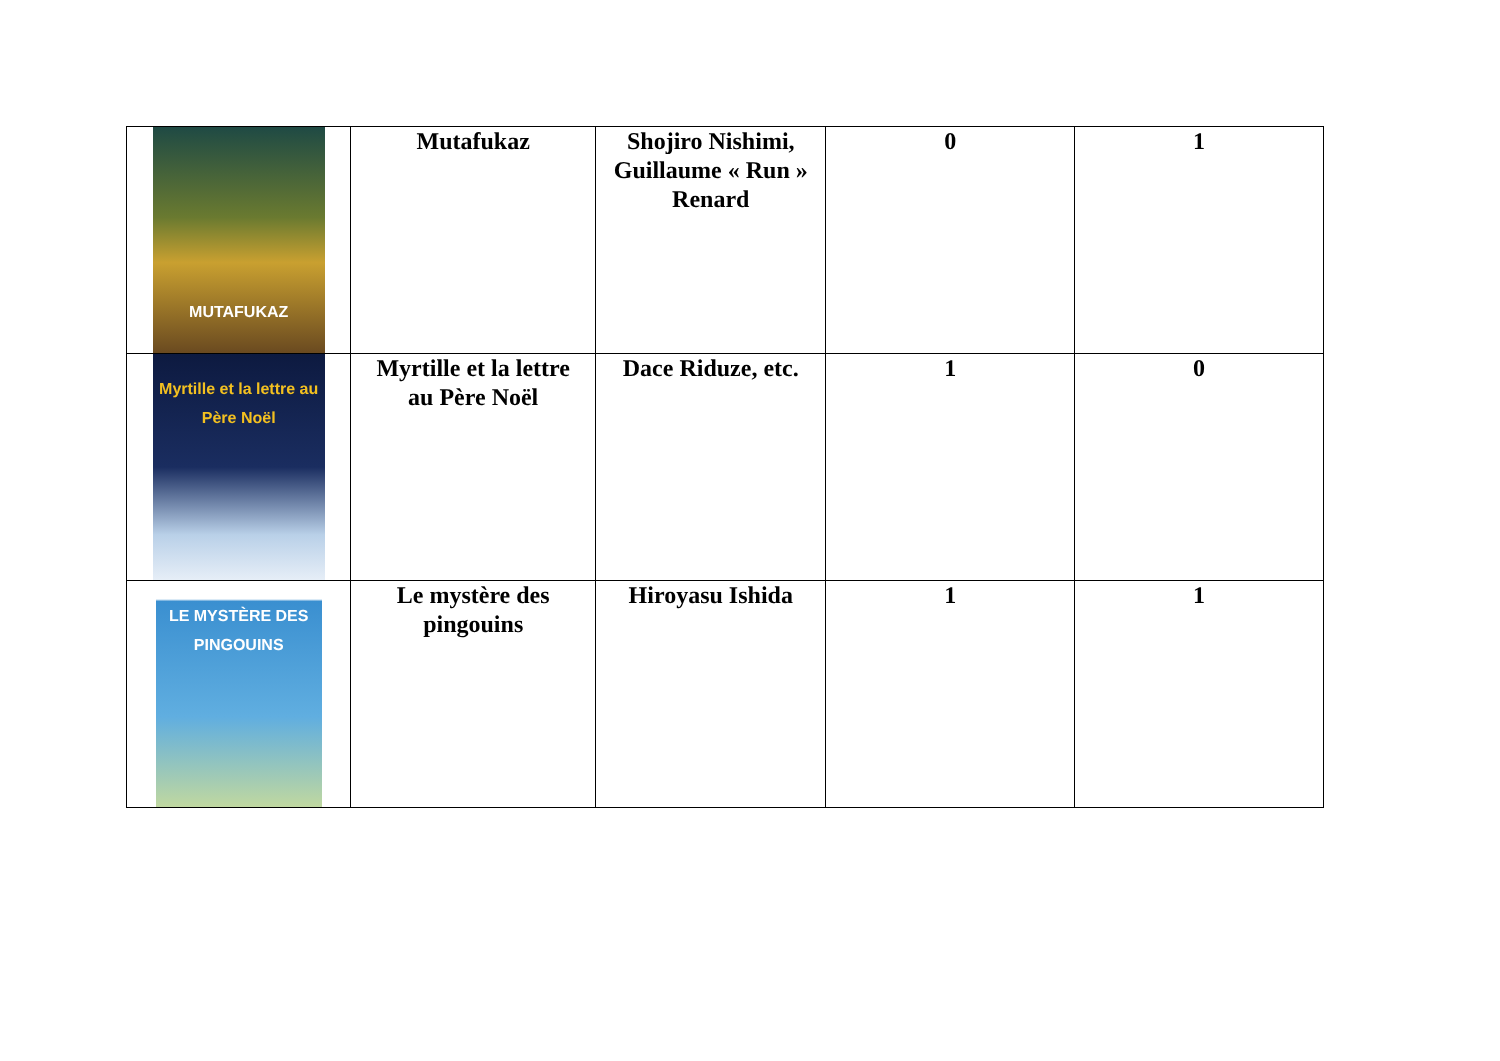| MUTAFUKAZ | Mutafukaz | Shojiro Nishimi, Guillaume « Run » Renard | 0 | 1 |
| Myrtille et la lettre au Père Noël | Myrtille et la lettre au Père Noël | Dace Riduze, etc. | 1 | 0 |
| LE MYSTÈRE DES PINGOUINS | Le mystère des pingouins | Hiroyasu Ishida | 1 | 1 |